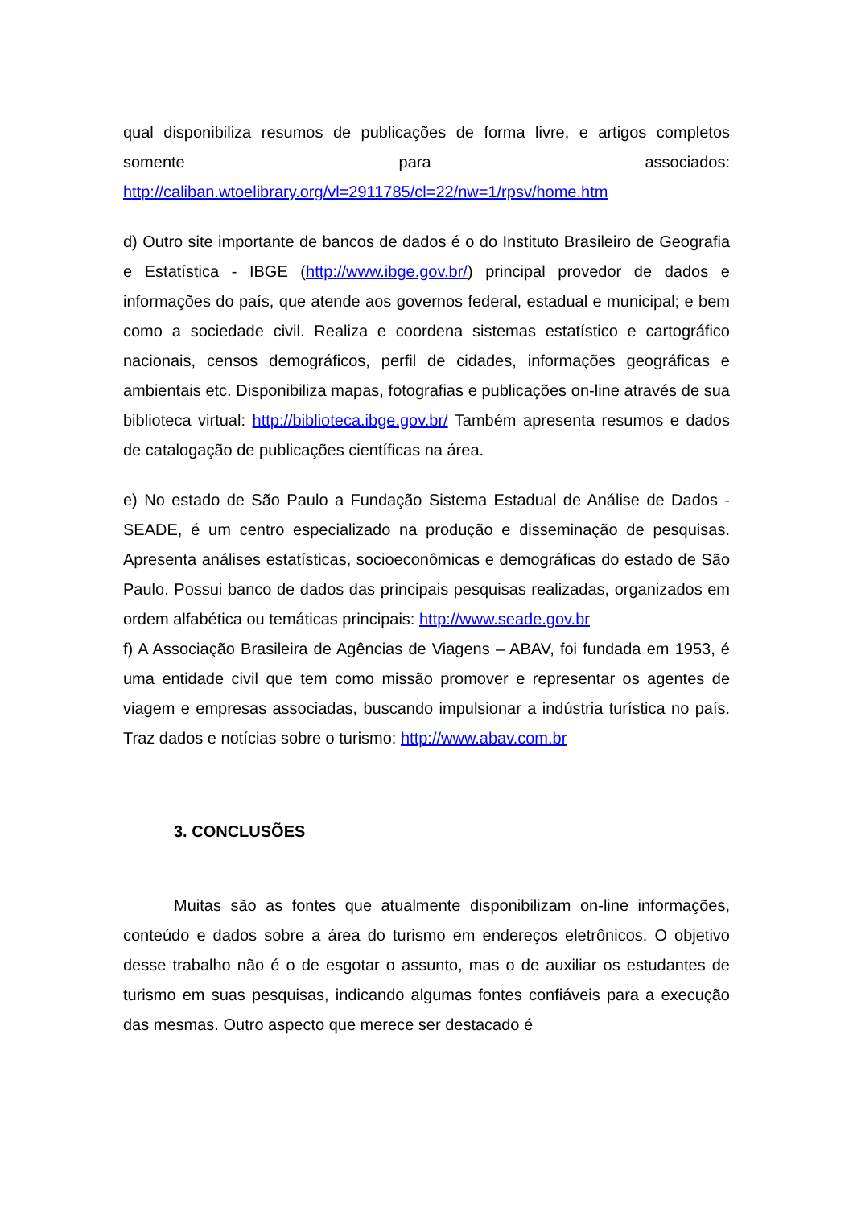qual disponibiliza resumos de publicações de forma livre, e artigos completos somente para associados: http://caliban.wtoelibrary.org/vl=2911785/cl=22/nw=1/rpsv/home.htm
d) Outro site importante de bancos de dados é o do Instituto Brasileiro de Geografia e Estatística - IBGE (http://www.ibge.gov.br/) principal provedor de dados e informações do país, que atende aos governos federal, estadual e municipal; e bem como a sociedade civil. Realiza e coordena sistemas estatístico e cartográfico nacionais, censos demográficos, perfil de cidades, informações geográficas e ambientais etc. Disponibiliza mapas, fotografias e publicações on-line através de sua biblioteca virtual: http://biblioteca.ibge.gov.br/ Também apresenta resumos e dados de catalogação de publicações científicas na área.
e) No estado de São Paulo a Fundação Sistema Estadual de Análise de Dados - SEADE, é um centro especializado na produção e disseminação de pesquisas. Apresenta análises estatísticas, socioeconômicas e demográficas do estado de São Paulo. Possui banco de dados das principais pesquisas realizadas, organizados em ordem alfabética ou temáticas principais: http://www.seade.gov.br
f) A Associação Brasileira de Agências de Viagens – ABAV, foi fundada em 1953, é uma entidade civil que tem como missão promover e representar os agentes de viagem e empresas associadas, buscando impulsionar a indústria turística no país. Traz dados e notícias sobre o turismo: http://www.abav.com.br
3. CONCLUSÕES
Muitas são as fontes que atualmente disponibilizam on-line informações, conteúdo e dados sobre a área do turismo em endereços eletrônicos. O objetivo desse trabalho não é o de esgotar o assunto, mas o de auxiliar os estudantes de turismo em suas pesquisas, indicando algumas fontes confiáveis para a execução das mesmas. Outro aspecto que merece ser destacado é